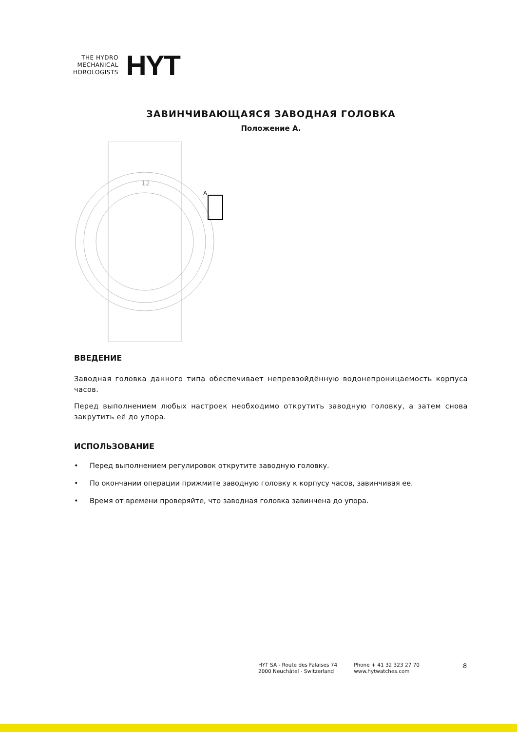THE HYDRO
MECHANICAL
HOROLOGISTS
HYT
ЗАВИНЧИВАЮЩАЯСЯ ЗАВОДНАЯ ГОЛОВКА
Положение A.
A
12
ВВЕДЕНИЕ
Заводная головка данного типа обеспечивает непревзойдённую водонепроницаемость корпуса часов.
Перед выполнением любых настроек необходимо открутить заводную головку, а затем снова закрутить её до упора.
ИСПОЛЬЗОВАНИЕ
• Перед выполнением регулировок открутите заводную головку.
• По окончании операции прижмите заводную головку к корпусу часов, завинчивая ее.
• Время от времени проверяйте, что заводная головка завинчена до упора.
HYT SA - Route des Falaises 74
2000 Neuchâtel - Switzerland
Phone + 41 32 323 27 70
www.hytwatches.com
8